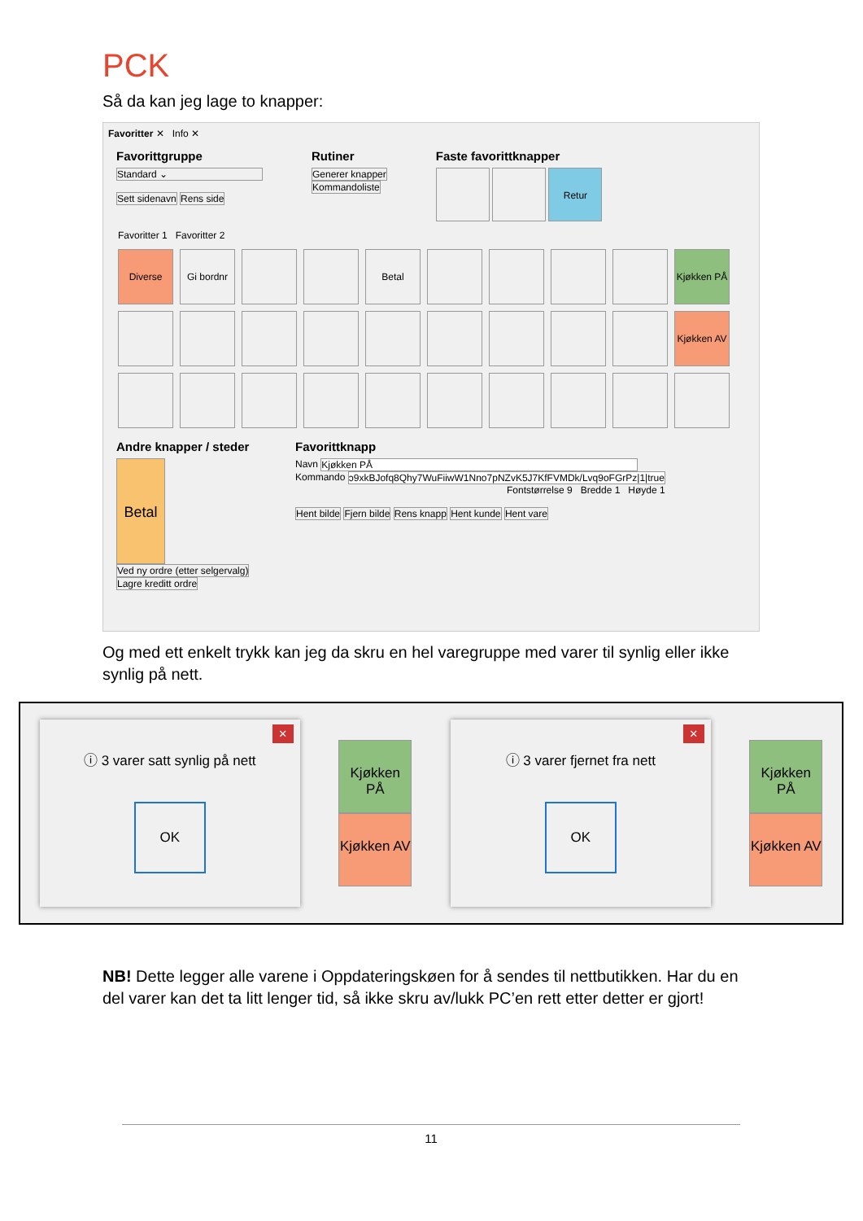PCK
Så da kan jeg lage to knapper:
Favoritter ✕ Info ✕
Favorittgruppe
Standard ⌄
Sett sidenavn Rens side
Rutiner
Generer knapper
Kommandoliste
Faste favorittknapper
Retur
Favoritter 1 Favoritter 2
Diverse Gi bordnr Betal Kjøkken PÅ
Kjøkken AV
Andre knapper / steder
Betal Ved ny ordre (etter selgervalg) Lagre kreditt ordre
Favorittknapp
Navn Kjøkken PÅ
Kommando ɔ9xkBJofq8Qhy7WuFiiwW1Nno7pNZvK5J7KfFVMDk/Lvq9oFGrPz|1|true
Fontstørrelse 9 Bredde 1 Høyde 1
Hent bilde Fjern bilde Rens knapp Hent kunde Hent vare
Og med ett enkelt trykk kan jeg da skru en hel varegruppe med varer til synlig eller ikke synlig på nett.
×
ⓘ 3 varer satt synlig på nett
OK
Kjøkken PÅ
Kjøkken AV
×
ⓘ 3 varer fjernet fra nett
OK
Kjøkken PÅ
Kjøkken AV
NB! Dette legger alle varene i Oppdateringskøen for å sendes til nettbutikken. Har du en del varer kan det ta litt lenger tid, så ikke skru av/lukk PC’en rett etter detter er gjort!
11